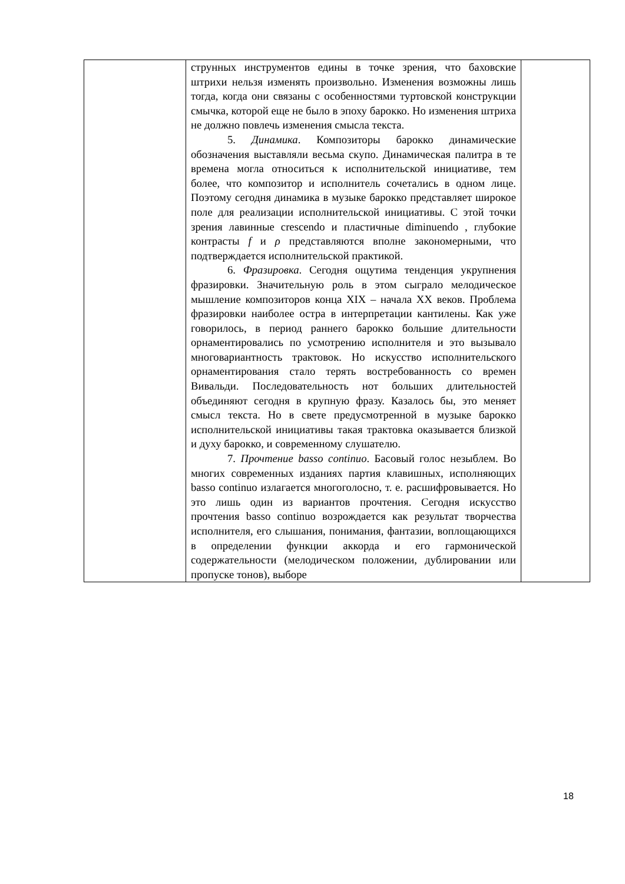| | струнных инструментов едины в точке зрения, что баховские штрихи нельзя изменять произвольно. Изменения возможны лишь тогда, когда они связаны с особенностями туртовской конструкции смычка, которой еще не было в эпоху барокко. Но изменения штриха не должно повлечь изменения смысла текста. 5. Динамика . Композиторы барокко динамические обозначения выставляли весьма скупо. Динамическая палитра в те времена могла относиться к исполнительской инициативе, тем более, что композитор и исполнитель сочетались в одном лице. Поэтому сегодня динамика в музыке барокко представляет широкое поле для реализации исполнительской инициативы. С этой точки зрения лавинные crescendo и пластичные diminuendo , глубокие контрасты f и ρ представляются вполне закономерными, что подтверждается исполнительской практикой. 6. Фразировка . Сегодня ощутима тенденция укрупнения фразировки. Значительную роль в этом сыграло мелодическое мышление композиторов конца XIX – начала XX веков. Проблема фразировки наиболее остра в интерпретации кантилены. Как уже говорилось, в период раннего барокко большие длительности орнаментировались по усмотрению исполнителя и это вызывало многовариантность трактовок. Но искусство исполнительского орнаментирования стало терять востребованность со времен Вивальди. Последовательность нот больших длительностей объединяют сегодня в крупную фразу. Казалось бы, это меняет смысл текста. Но в свете предусмотренной в музыке барокко исполнительской инициативы такая трактовка оказывается близкой и духу барокко, и современному слушателю. 7. Прочтение basso continuo . Басовый голос незыблем. Во многих современных изданиях партия клавишных, исполняющих basso continuo излагается многоголосно, т. е. расшифровывается. Но это лишь один из вариантов прочтения. Сегодня искусство прочтения basso continuo возрождается как результат творчества исполнителя, его слышания, понимания, фантазии, воплощающихся в определении функции аккорда и его гармонической содержательности (мелодическом положении, дублировании или пропуске тонов), выборе | |
18